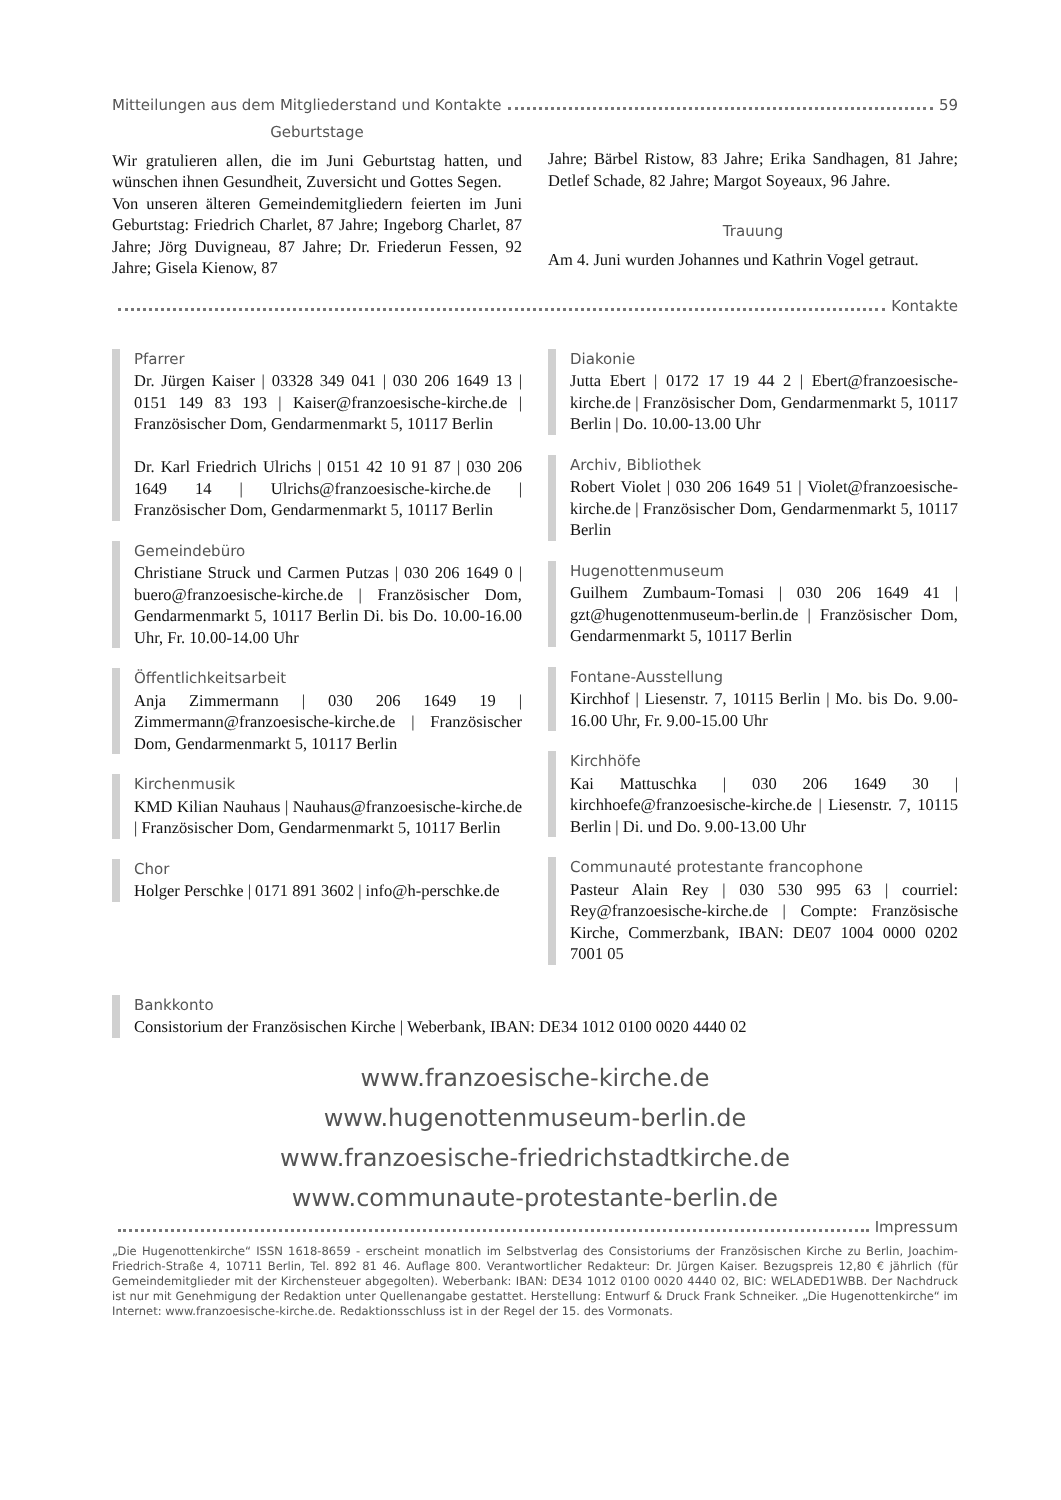Mitteilungen aus dem Mitgliederstand und Kontakte 59
Geburtstage
Wir gratulieren allen, die im Juni Geburtstag hatten, und wünschen ihnen Gesundheit, Zuversicht und Gottes Segen.
Von unseren älteren Gemeindemitgliedern feierten im Juni Geburtstag: Friedrich Charlet, 87 Jahre; Ingeborg Charlet, 87 Jahre; Jörg Duvigneau, 87 Jahre; Dr. Friederun Fessen, 92 Jahre; Gisela Kienow, 87
Jahre; Bärbel Ristow, 83 Jahre; Erika Sandhagen, 81 Jahre; Detlef Schade, 82 Jahre; Margot Soyeaux, 96 Jahre.
Trauung
Am 4. Juni wurden Johannes und Kathrin Vogel getraut.
Kontakte
Pfarrer
Dr. Jürgen Kaiser | 03328 349 041 | 030 206 1649 13 | 0151 149 83 193 | Kaiser@franzoesische-kirche.de | Französischer Dom, Gendarmenmarkt 5, 10117 Berlin
Dr. Karl Friedrich Ulrichs | 0151 42 10 91 87 | 030 206 1649 14 | Ulrichs@franzoesische-kirche.de | Französischer Dom, Gendarmenmarkt 5, 10117 Berlin
Gemeindebüro
Christiane Struck und Carmen Putzas | 030 206 1649 0 | buero@franzoesische-kirche.de | Französischer Dom, Gendarmenmarkt 5, 10117 Berlin Di. bis Do. 10.00-16.00 Uhr, Fr. 10.00-14.00 Uhr
Öffentlichkeitsarbeit
Anja Zimmermann | 030 206 1649 19 | Zimmermann@franzoesische-kirche.de | Französischer Dom, Gendarmenmarkt 5, 10117 Berlin
Kirchenmusik
KMD Kilian Nauhaus | Nauhaus@franzoesische-kirche.de | Französischer Dom, Gendarmenmarkt 5, 10117 Berlin
Chor
Holger Perschke | 0171 891 3602 | info@h-perschke.de
Diakonie
Jutta Ebert | 0172 17 19 44 2 | Ebert@franzoesische-kirche.de | Französischer Dom, Gendarmenmarkt 5, 10117 Berlin | Do. 10.00-13.00 Uhr
Archiv, Bibliothek
Robert Violet | 030 206 1649 51 | Violet@franzoesische-kirche.de | Französischer Dom, Gendarmenmarkt 5, 10117 Berlin
Hugenottenmuseum
Guilhem Zumbaum-Tomasi | 030 206 1649 41 | gzt@hugenottenmuseum-berlin.de | Französischer Dom, Gendarmenmarkt 5, 10117 Berlin
Fontane-Ausstellung
Kirchhof | Liesenstr. 7, 10115 Berlin | Mo. bis Do. 9.00-16.00 Uhr, Fr. 9.00-15.00 Uhr
Kirchhöfe
Kai Mattuschka | 030 206 1649 30 | kirchhoefe@franzoesische-kirche.de | Liesenstr. 7, 10115 Berlin | Di. und Do. 9.00-13.00 Uhr
Communauté protestante francophone
Pasteur Alain Rey | 030 530 995 63 | courriel: Rey@franzoesische-kirche.de | Compte: Französische Kirche, Commerzbank, IBAN: DE07 1004 0000 0202 7001 05
Bankkonto
Consistorium der Französischen Kirche | Weberbank, IBAN: DE34 1012 0100 0020 4440 02
www.franzoesische-kirche.de
www.hugenottenmuseum-berlin.de
www.franzoesische-friedrichstadtkirche.de
www.communaute-protestante-berlin.de
Impressum
„Die Hugenottenkirche“ ISSN 1618-8659 - erscheint monatlich im Selbstverlag des Consistoriums der Französischen Kirche zu Berlin, Joachim-Friedrich-Straße 4, 10711 Berlin, Tel. 892 81 46. Auflage 800. Verantwortlicher Redakteur: Dr. Jürgen Kaiser. Bezugspreis 12,80 € jährlich (für Gemeindemitglieder mit der Kirchensteuer abgegolten). Weberbank: IBAN: DE34 1012 0100 0020 4440 02, BIC: WELADED1WBB. Der Nachdruck ist nur mit Genehmigung der Redaktion unter Quellenangabe gestattet. Herstellung: Entwurf & Druck Frank Schneiker. „Die Hugenottenkirche“ im Internet: www.franzoesische-kirche.de. Redaktionsschluss ist in der Regel der 15. des Vormonats.